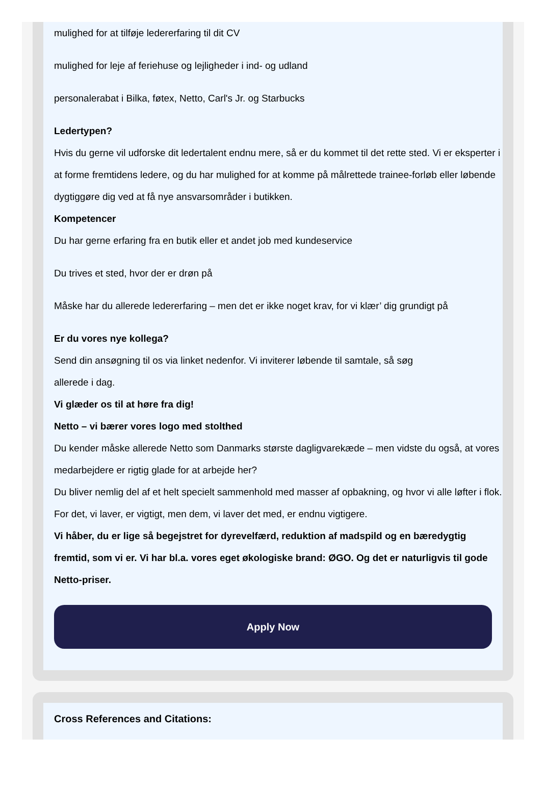mulighed for at tilføje ledererfaring til dit CV
mulighed for leje af feriehuse og lejligheder i ind- og udland
personalerabat i Bilka, føtex, Netto, Carl's Jr. og Starbucks
Ledertypen?
Hvis du gerne vil udforske dit ledertalent endnu mere, så er du kommet til det rette sted. Vi er eksperter i at forme fremtidens ledere, og du har mulighed for at komme på målrettede trainee-forløb eller løbende dygtiggøre dig ved at få nye ansvarsområder i butikken.
Kompetencer
Du har gerne erfaring fra en butik eller et andet job med kundeservice
Du trives et sted, hvor der er drøn på
Måske har du allerede ledererfaring – men det er ikke noget krav, for vi klær’ dig grundigt på
Er du vores nye kollega?
Send din ansøgning til os via linket nedenfor. Vi inviterer løbende til samtale, så søg
allerede i dag.
Vi glæder os til at høre fra dig!
Netto – vi bærer vores logo med stolthed
Du kender måske allerede Netto som Danmarks største dagligvarekæde – men vidste du også, at vores medarbejdere er rigtig glade for at arbejde her?
Du bliver nemlig del af et helt specielt sammenhold med masser af opbakning, og hvor vi alle løfter i flok. For det, vi laver, er vigtigt, men dem, vi laver det med, er endnu vigtigere.
Vi håber, du er lige så begejstret for dyrevelfærd, reduktion af madspild og en bæredygtig fremtid, som vi er. Vi har bl.a. vores eget økologiske brand: ØGO. Og det er naturligvis til gode Netto-priser.
Apply Now
Cross References and Citations: